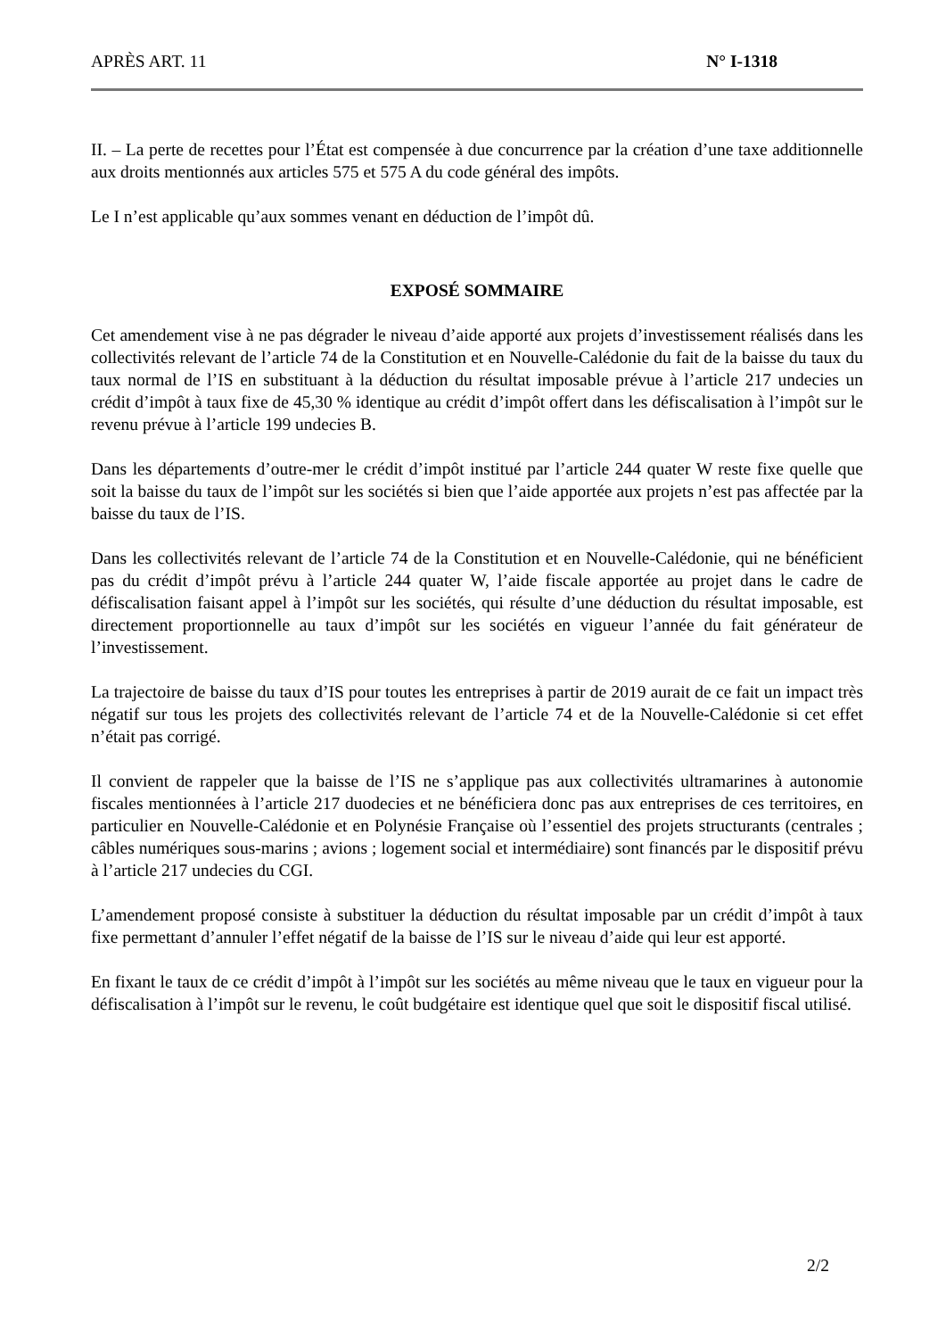APRÈS ART. 11 N° I-1318
II. – La perte de recettes pour l’État est compensée à due concurrence par la création d’une taxe additionnelle aux droits mentionnés aux articles 575 et 575 A du code général des impôts.
Le I n’est applicable qu’aux sommes venant en déduction de l’impôt dû.
EXPOSÉ SOMMAIRE
Cet amendement vise à ne pas dégrader le niveau d’aide apporté aux projets d’investissement réalisés dans les collectivités relevant de l’article 74 de la Constitution et en Nouvelle-Calédonie du fait de la baisse du taux du taux normal de l’IS en substituant à la déduction du résultat imposable prévue à l’article 217 undecies un crédit d’impôt à taux fixe de 45,30 % identique au crédit d’impôt offert dans les défiscalisation à l’impôt sur le revenu prévue à l’article 199 undecies B.
Dans les départements d’outre-mer le crédit d’impôt institué par l’article 244 quater W reste fixe quelle que soit la baisse du taux de l’impôt sur les sociétés si bien que l’aide apportée aux projets n’est pas affectée par la baisse du taux de l’IS.
Dans les collectivités relevant de l’article 74 de la Constitution et en Nouvelle-Calédonie, qui ne bénéficient pas du crédit d’impôt prévu à l’article 244 quater W, l’aide fiscale apportée au projet dans le cadre de défiscalisation faisant appel à l’impôt sur les sociétés, qui résulte d’une déduction du résultat imposable, est directement proportionnelle au taux d’impôt sur les sociétés en vigueur l’année du fait générateur de l’investissement.
La trajectoire de baisse du taux d’IS pour toutes les entreprises à partir de 2019 aurait de ce fait un impact très négatif sur tous les projets des collectivités relevant de l’article 74 et de la Nouvelle-Calédonie si cet effet n’était pas corrigé.
Il convient de rappeler que la baisse de l’IS ne s’applique pas aux collectivités ultramarines à autonomie fiscales mentionnées à l’article 217 duodecies et ne bénéficiera donc pas aux entreprises de ces territoires, en particulier en Nouvelle-Calédonie et en Polynésie Française où l’essentiel des projets structurants (centrales ; câbles numériques sous-marins ; avions ; logement social et intermédiaire) sont financés par le dispositif prévu à l’article 217 undecies du CGI.
L’amendement proposé consiste à substituer la déduction du résultat imposable par un crédit d’impôt à taux fixe permettant d’annuler l’effet négatif de la baisse de l’IS sur le niveau d’aide qui leur est apporté.
En fixant le taux de ce crédit d’impôt à l’impôt sur les sociétés au même niveau que le taux en vigueur pour la défiscalisation à l’impôt sur le revenu, le coût budgétaire est identique quel que soit le dispositif fiscal utilisé.
2/2